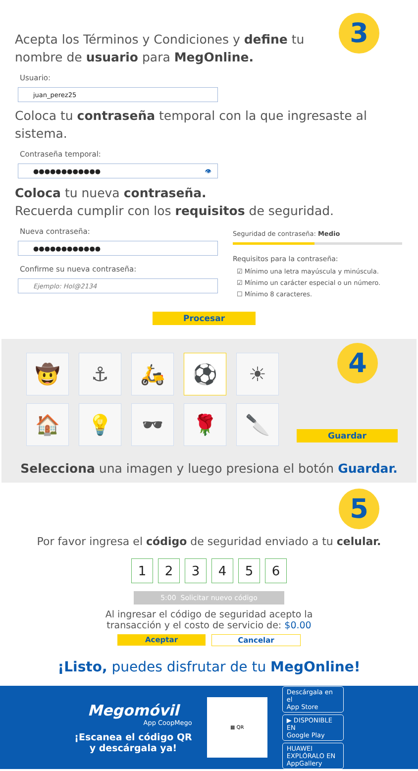3
Acepta los Términos y Condiciones y define tu
nombre de usuario para MegOnline.
Usuario:
juan_perez25
Coloca tu contraseña temporal con la que ingresaste al sistema.
Contraseña temporal:
●●●●●●●●●●●● 👁
Coloca tu nueva contraseña.
Recuerda cumplir con los requisitos de seguridad.
Nueva contraseña:
●●●●●●●●●●●●
Confirme su nueva contraseña:
Ejemplo: Hol@2134
Seguridad de contraseña: Medio
Requisitos para la contraseña:
☑ Mínimo una letra mayúscula y minúscula.
☑ Mínimo un carácter especial o un número.
☐ Mínimo 8 caracteres.
Procesar
4
🤠 ⚓ 🛵 ⚽ ☀ 🏠 💡 🕶 🌹 🔪
Guardar
Selecciona una imagen y luego presiona el botón Guardar.
5
Por favor ingresa el código de seguridad enviado a tu celular.
123456
5:00 Solicitar nuevo código
Al ingresar el código de seguridad acepto la
transacción y el costo de servicio de: $0.00
Aceptar
Cancelar
¡Listo, puedes disfrutar de tu MegOnline!
Megomóvil
App CoopMego
¡Escanea el código QR
y descárgala ya!
▦ QR
Descárgala en el
App Store
▶ DISPONIBLE EN
Google Play
HUAWEI EXPLÓRALO EN
AppGallery